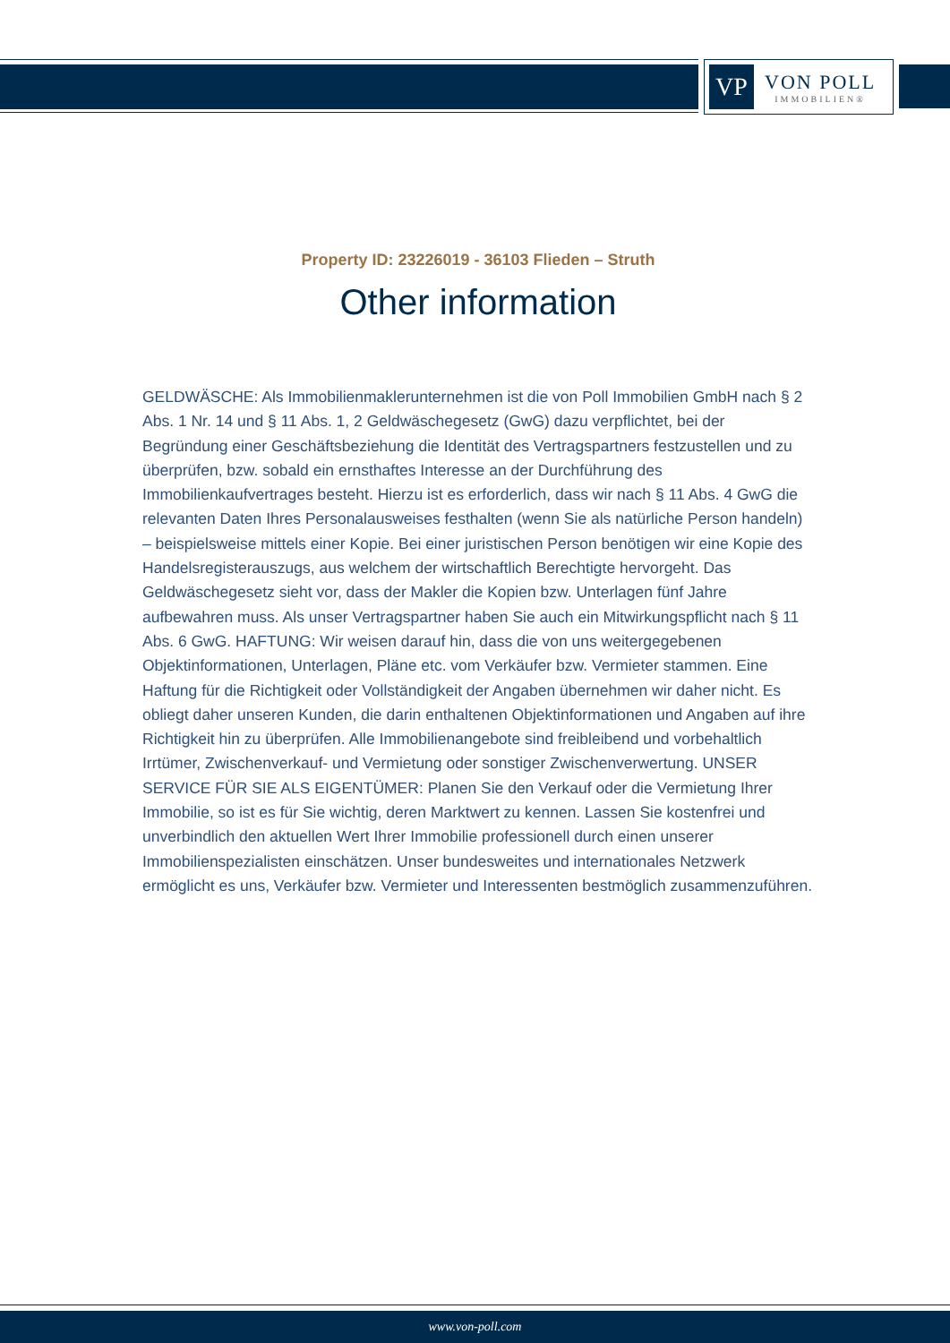VP
VON POLL
IMMOBILIEN®
Property ID: 23226019 - 36103 Flieden – Struth
Other information
GELDWÄSCHE: Als Immobilienmaklerunternehmen ist die von Poll Immobilien GmbH nach § 2 Abs. 1 Nr. 14 und § 11 Abs. 1, 2 Geldwäschegesetz (GwG) dazu verpflichtet, bei der Begründung einer Geschäftsbeziehung die Identität des Vertragspartners festzustellen und zu überprüfen, bzw. sobald ein ernsthaftes Interesse an der Durchführung des Immobilienkaufvertrages besteht. Hierzu ist es erforderlich, dass wir nach § 11 Abs. 4 GwG die relevanten Daten Ihres Personalausweises festhalten (wenn Sie als natürliche Person handeln) – beispielsweise mittels einer Kopie. Bei einer juristischen Person benötigen wir eine Kopie des Handelsregisterauszugs, aus welchem der wirtschaftlich Berechtigte hervorgeht. Das Geldwäschegesetz sieht vor, dass der Makler die Kopien bzw. Unterlagen fünf Jahre aufbewahren muss. Als unser Vertragspartner haben Sie auch ein Mitwirkungspflicht nach § 11 Abs. 6 GwG. HAFTUNG: Wir weisen darauf hin, dass die von uns weitergegebenen Objektinformationen, Unterlagen, Pläne etc. vom Verkäufer bzw. Vermieter stammen. Eine Haftung für die Richtigkeit oder Vollständigkeit der Angaben übernehmen wir daher nicht. Es obliegt daher unseren Kunden, die darin enthaltenen Objektinformationen und Angaben auf ihre Richtigkeit hin zu überprüfen. Alle Immobilienangebote sind freibleibend und vorbehaltlich Irrtümer, Zwischenverkauf- und Vermietung oder sonstiger Zwischenverwertung. UNSER SERVICE FÜR SIE ALS EIGENTÜMER: Planen Sie den Verkauf oder die Vermietung Ihrer Immobilie, so ist es für Sie wichtig, deren Marktwert zu kennen. Lassen Sie kostenfrei und unverbindlich den aktuellen Wert Ihrer Immobilie professionell durch einen unserer Immobilienspezialisten einschätzen. Unser bundesweites und internationales Netzwerk ermöglicht es uns, Verkäufer bzw. Vermieter und Interessenten bestmöglich zusammenzuführen.
www.von-poll.com